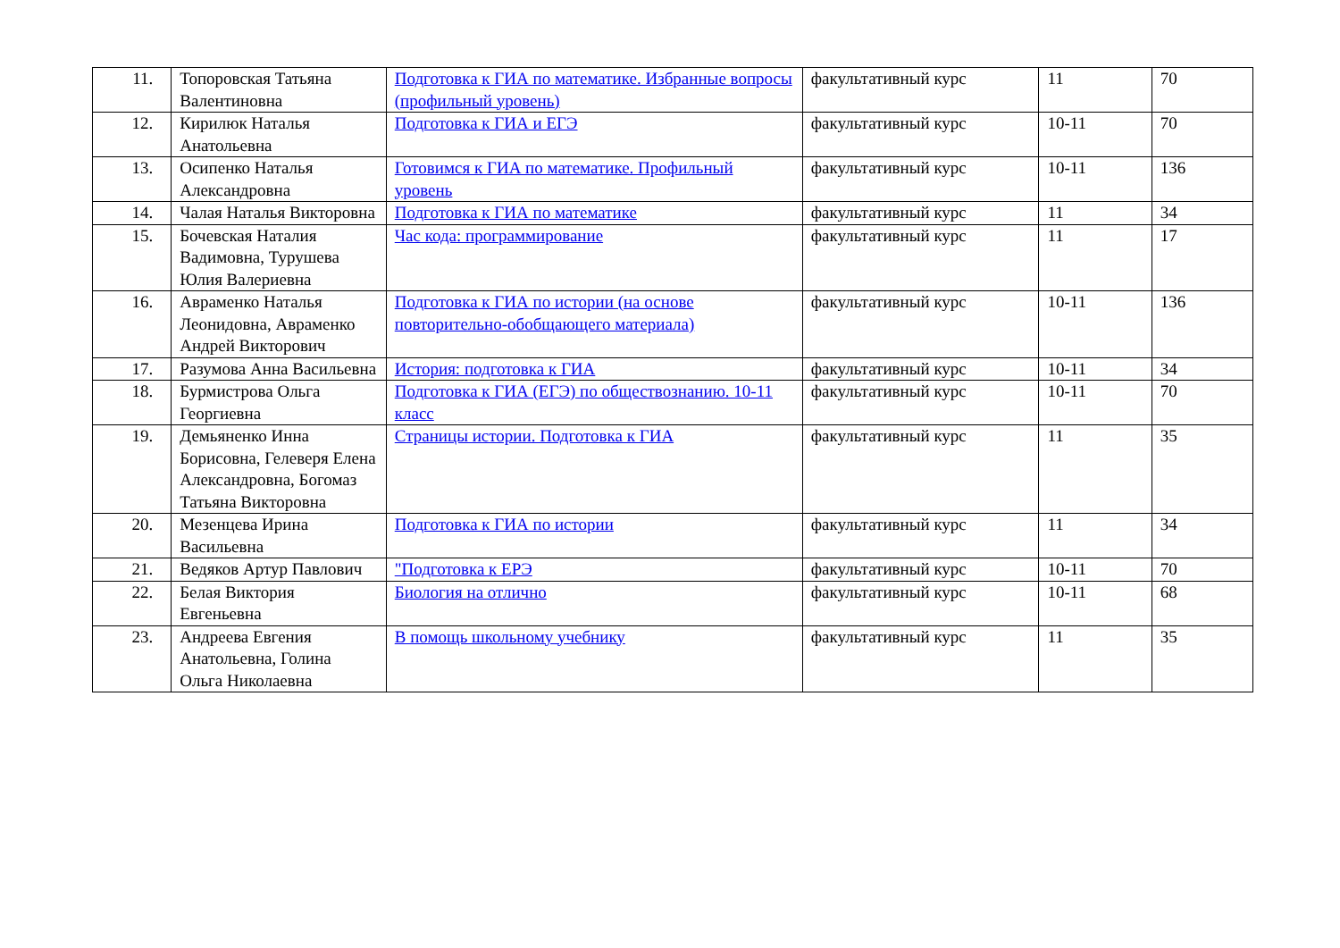| 11. | Топоровская Татьяна Валентиновна | Подготовка к ГИА по математике. Избранные вопросы (профильный уровень) | факультативный курс | 11 | 70 |
| 12. | Кирилюк Наталья Анатольевна | Подготовка к ГИА и ЕГЭ | факультативный курс | 10-11 | 70 |
| 13. | Осипенко Наталья Александровна | Готовимся к ГИА по математике. Профильный уровень | факультативный курс | 10-11 | 136 |
| 14. | Чалая Наталья Викторовна | Подготовка к ГИА по математике | факультативный курс | 11 | 34 |
| 15. | Бочевская Наталия Вадимовна, Турушева Юлия Валериевна | Час кода: программирование | факультативный курс | 11 | 17 |
| 16. | Авраменко Наталья Леонидовна, Авраменко Андрей Викторович | Подготовка к ГИА по истории (на основе повторительно-обобщающего материала) | факультативный курс | 10-11 | 136 |
| 17. | Разумова Анна Васильевна | История: подготовка к ГИА | факультативный курс | 10-11 | 34 |
| 18. | Бурмистрова Ольга Георгиевна | Подготовка к ГИА (ЕГЭ) по обществознанию. 10-11 класс | факультативный курс | 10-11 | 70 |
| 19. | Демьяненко Инна Борисовна, Гелеверя Елена Александровна, Богомаз Татьяна Викторовна | Страницы истории. Подготовка к ГИА | факультативный курс | 11 | 35 |
| 20. | Мезенцева Ирина Васильевна | Подготовка к ГИА по истории | факультативный курс | 11 | 34 |
| 21. | Ведяков Артур Павлович | "Подготовка к ЕРЭ | факультативный курс | 10-11 | 70 |
| 22. | Белая Виктория Евгеньевна | Биология на отлично | факультативный курс | 10-11 | 68 |
| 23. | Андреева Евгения Анатольевна, Голина Ольга Николаевна | В помощь школьному учебнику | факультативный курс | 11 | 35 |